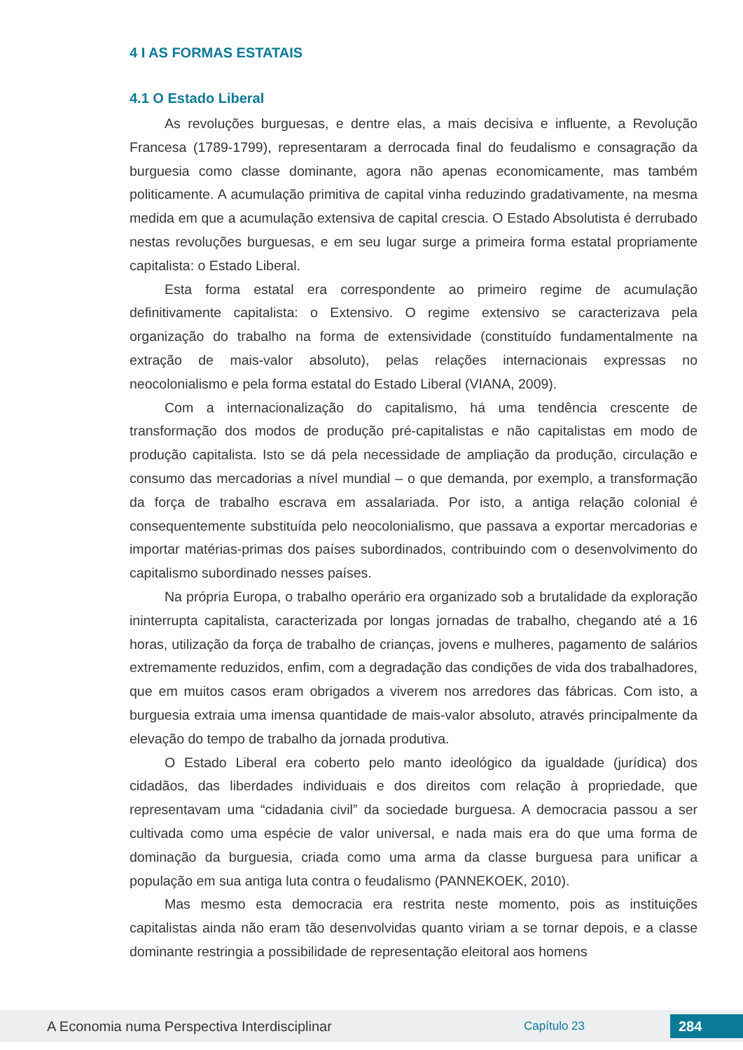4 I AS FORMAS ESTATAIS
4.1 O Estado Liberal
As revoluções burguesas, e dentre elas, a mais decisiva e influente, a Revolução Francesa (1789-1799), representaram a derrocada final do feudalismo e consagração da burguesia como classe dominante, agora não apenas economicamente, mas também politicamente. A acumulação primitiva de capital vinha reduzindo gradativamente, na mesma medida em que a acumulação extensiva de capital crescia. O Estado Absolutista é derrubado nestas revoluções burguesas, e em seu lugar surge a primeira forma estatal propriamente capitalista: o Estado Liberal.
Esta forma estatal era correspondente ao primeiro regime de acumulação definitivamente capitalista: o Extensivo. O regime extensivo se caracterizava pela organização do trabalho na forma de extensividade (constituído fundamentalmente na extração de mais-valor absoluto), pelas relações internacionais expressas no neocolonialismo e pela forma estatal do Estado Liberal (VIANA, 2009).
Com a internacionalização do capitalismo, há uma tendência crescente de transformação dos modos de produção pré-capitalistas e não capitalistas em modo de produção capitalista. Isto se dá pela necessidade de ampliação da produção, circulação e consumo das mercadorias a nível mundial – o que demanda, por exemplo, a transformação da força de trabalho escrava em assalariada. Por isto, a antiga relação colonial é consequentemente substituída pelo neocolonialismo, que passava a exportar mercadorias e importar matérias-primas dos países subordinados, contribuindo com o desenvolvimento do capitalismo subordinado nesses países.
Na própria Europa, o trabalho operário era organizado sob a brutalidade da exploração ininterrupta capitalista, caracterizada por longas jornadas de trabalho, chegando até a 16 horas, utilização da força de trabalho de crianças, jovens e mulheres, pagamento de salários extremamente reduzidos, enfim, com a degradação das condições de vida dos trabalhadores, que em muitos casos eram obrigados a viverem nos arredores das fábricas. Com isto, a burguesia extraia uma imensa quantidade de mais-valor absoluto, através principalmente da elevação do tempo de trabalho da jornada produtiva.
O Estado Liberal era coberto pelo manto ideológico da igualdade (jurídica) dos cidadãos, das liberdades individuais e dos direitos com relação à propriedade, que representavam uma “cidadania civil” da sociedade burguesa. A democracia passou a ser cultivada como uma espécie de valor universal, e nada mais era do que uma forma de dominação da burguesia, criada como uma arma da classe burguesa para unificar a população em sua antiga luta contra o feudalismo (PANNEKOEK, 2010).
Mas mesmo esta democracia era restrita neste momento, pois as instituições capitalistas ainda não eram tão desenvolvidas quanto viriam a se tornar depois, e a classe dominante restringia a possibilidade de representação eleitoral aos homens
A Economia numa Perspectiva Interdisciplinar Capítulo 23 284